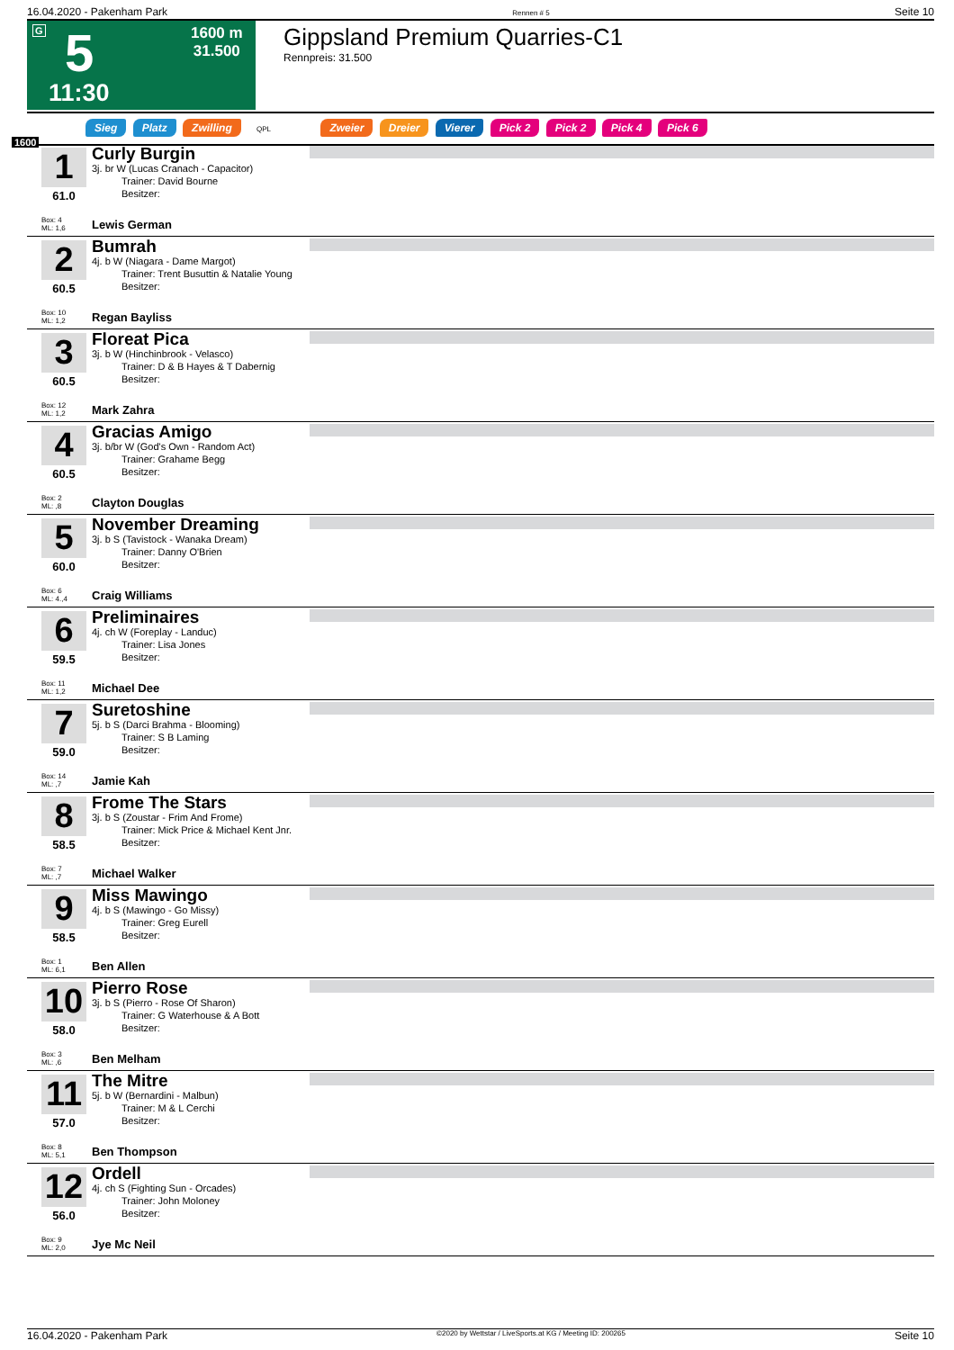16.04.2020 - Pakenham Park Rennen # 5 Seite 10
G 5
1600 m
31.500
11:30
Gippsland Premium Quarries-C1
Rennpreis: 31.500
Sieg Platz Zwilling QPL Zweier Dreier Vierer Pick 2 Pick 2 Pick 4 Pick 6
1600
1
61.0
Curly Burgin
3j. br W (Lucas Cranach - Capacitor)
   Trainer: David Bourne
   Besitzer:
Box: 4
ML: 1,6
Lewis German
2
60.5
Bumrah
4j. b W (Niagara - Dame Margot)
   Trainer: Trent Busuttin & Natalie Young
   Besitzer:
Box: 10
ML: 1,2
Regan Bayliss
3
60.5
Floreat Pica
3j. b W (Hinchinbrook - Velasco)
   Trainer: D & B Hayes & T Dabernig
   Besitzer:
Box: 12
ML: 1,2
Mark Zahra
4
60.5
Gracias Amigo
3j. b/br W (God's Own - Random Act)
   Trainer: Grahame Begg
   Besitzer:
Box: 2
ML: ,8
Clayton Douglas
5
60.0
November Dreaming
3j. b S (Tavistock - Wanaka Dream)
   Trainer: Danny O'Brien
   Besitzer:
Box: 6
ML: 4.,4
Craig Williams
6
59.5
Preliminaires
4j. ch W (Foreplay - Landuc)
   Trainer: Lisa Jones
   Besitzer:
Box: 11
ML: 1,2
Michael Dee
7
59.0
Suretoshine
5j. b S (Darci Brahma - Blooming)
   Trainer: S B Laming
   Besitzer:
Box: 14
ML: ,7
Jamie Kah
8
58.5
Frome The Stars
3j. b S (Zoustar - Frim And Frome)
   Trainer: Mick Price & Michael Kent Jnr.
   Besitzer:
Box: 7
ML: ,7
Michael Walker
9
58.5
Miss Mawingo
4j. b S (Mawingo - Go Missy)
   Trainer: Greg Eurell
   Besitzer:
Box: 1
ML: 6,1
Ben Allen
10
58.0
Pierro Rose
3j. b S (Pierro - Rose Of Sharon)
   Trainer: G Waterhouse & A Bott
   Besitzer:
Box: 3
ML: ,6
Ben Melham
11
57.0
The Mitre
5j. b W (Bernardini - Malbun)
   Trainer: M & L Cerchi
   Besitzer:
Box: 8
ML: 5,1
Ben Thompson
12
56.0
Ordell
4j. ch S (Fighting Sun - Orcades)
   Trainer: John Moloney
   Besitzer:
Box: 9
ML: 2,0
Jye Mc Neil
16.04.2020 - Pakenham Park ©2020 by Wettstar / LiveSports.at KG / Meeting ID: 200265 Seite 10